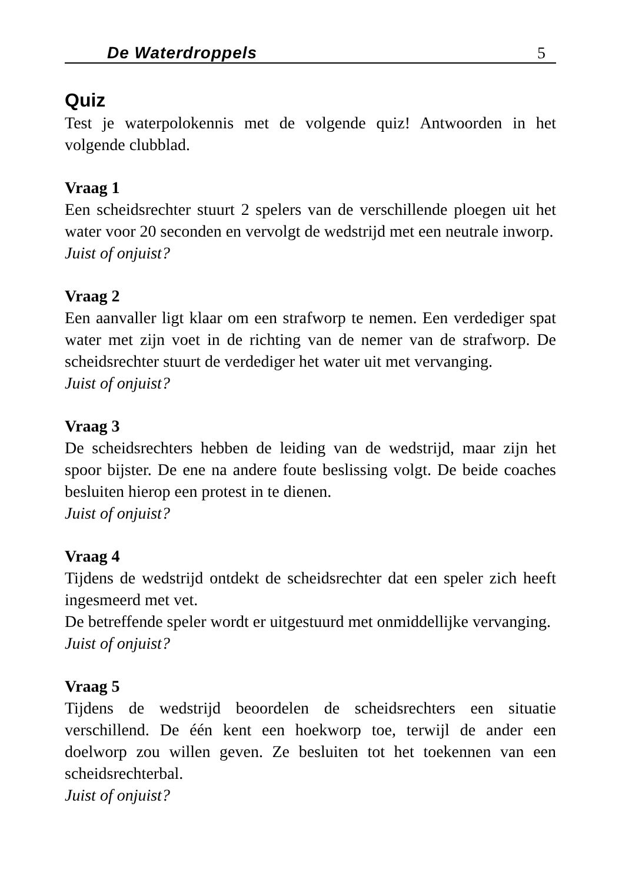De Waterdroppels 5
Quiz
Test je waterpolokennis met de volgende quiz! Antwoorden in het volgende clubblad.
Vraag 1
Een scheidsrechter stuurt 2 spelers van de verschillende ploegen uit het water voor 20 seconden en vervolgt de wedstrijd met een neutrale inworp.
Juist of onjuist?
Vraag 2
Een aanvaller ligt klaar om een strafworp te nemen. Een verdediger spat water met zijn voet in de richting van de nemer van de strafworp. De scheidsrechter stuurt de verdediger het water uit met vervanging.
Juist of onjuist?
Vraag 3
De scheidsrechters hebben de leiding van de wedstrijd, maar zijn het spoor bijster. De ene na andere foute beslissing volgt. De beide coaches besluiten hierop een protest in te dienen.
Juist of onjuist?
Vraag 4
Tijdens de wedstrijd ontdekt de scheidsrechter dat een speler zich heeft ingesmeerd met vet.
De betreffende speler wordt er uitgestuurd met onmiddellijke vervanging.
Juist of onjuist?
Vraag 5
Tijdens de wedstrijd beoordelen de scheidsrechters een situatie verschillend. De één kent een hoekworp toe, terwijl de ander een doelworp zou willen geven. Ze besluiten tot het toekennen van een scheidsrechterbal.
Juist of onjuist?